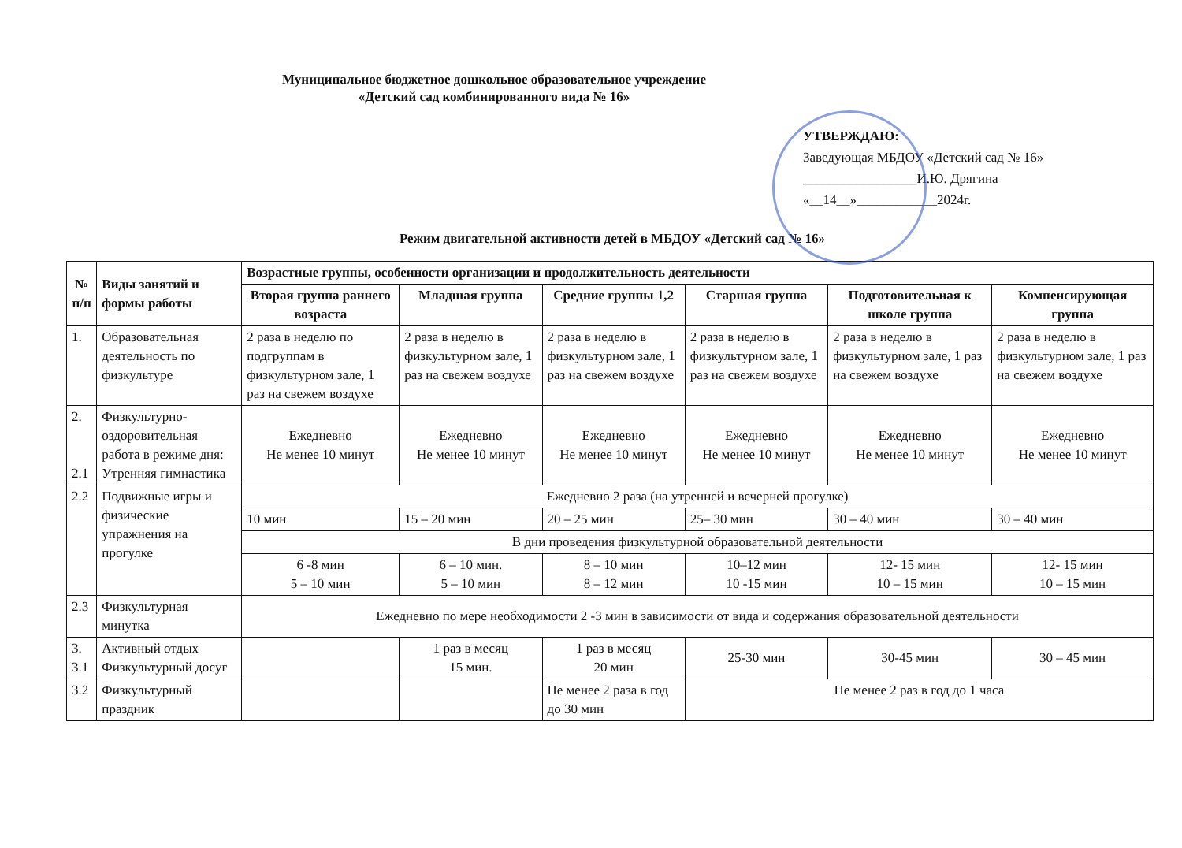Муниципальное бюджетное дошкольное образовательное учреждение
«Детский сад комбинированного вида № 16»
УТВЕРЖДАЮ:
Заведующая МБДОУ «Детский сад № 16»
_________________И.Ю. Дрягина
«__14__»____________2024г.
Режим двигательной активности детей в МБДОУ «Детский сад № 16»
| № п/п | Виды занятий и формы работы | Возрастные группы, особенности организации и продолжительность деятельности | | | | | |
| --- | --- | --- | --- | --- | --- | --- | --- |
| | | Вторая группа раннего возраста | Младшая группа | Средние группы 1,2 | Старшая группа | Подготовительная к школе группа | Компенсирующая группа |
| 1. | Образовательная деятельность по физкультуре | 2 раза в неделю по подгруппам в физкультурном зале, 1 раз на свежем воздухе | 2 раза в неделю в физкультурном зале, 1 раз на свежем воздухе | 2 раза в неделю в физкультурном зале, 1 раз на свежем воздухе | 2 раза в неделю в физкультурном зале, 1 раз на свежем воздухе | 2 раза в неделю в физкультурном зале, 1 раз на свежем воздухе | 2 раза в неделю в физкультурном зале, 1 раз на свежем воздухе |
| 2. 2.1 | Физкультурно-оздоровительная работа в режиме дня: Утренняя гимнастика | Ежедневно Не менее 10 минут | Ежедневно Не менее 10 минут | Ежедневно Не менее 10 минут | Ежедневно Не менее 10 минут | Ежедневно Не менее 10 минут | Ежедневно Не менее 10 минут |
| 2.2 | Подвижные игры и физические упражнения на прогулке | Ежедневно 2 раза (на утренней и вечерней прогулке) | | | | | |
| | | 10 мин | 15 – 20 мин | 20 – 25 мин | 25– 30 мин | 30 – 40 мин | 30 – 40 мин |
| | | В дни проведения физкультурной образовательной деятельности | | | | | |
| | | 6 -8 мин 5 – 10 мин | 6 – 10 мин. 5 – 10 мин | 8 – 10 мин 8 – 12 мин | 10–12 мин 10 -15 мин | 12- 15 мин 10 – 15 мин | 12- 15 мин 10 – 15 мин |
| 2.3 | Физкультурная минутка | Ежедневно по мере необходимости 2 -3 мин в зависимости от вида и содержания образовательной деятельности | | | | | |
| 3. 3.1 | Активный отдых Физкультурный досуг | | 1 раз в месяц 15 мин. | 1 раз в месяц 20 мин | 25-30 мин | 30-45 мин | 30 – 45 мин |
| 3.2 | Физкультурный праздник | | | Не менее 2 раза в год до 30 мин | Не менее 2 раз в год до 1 часа | | |